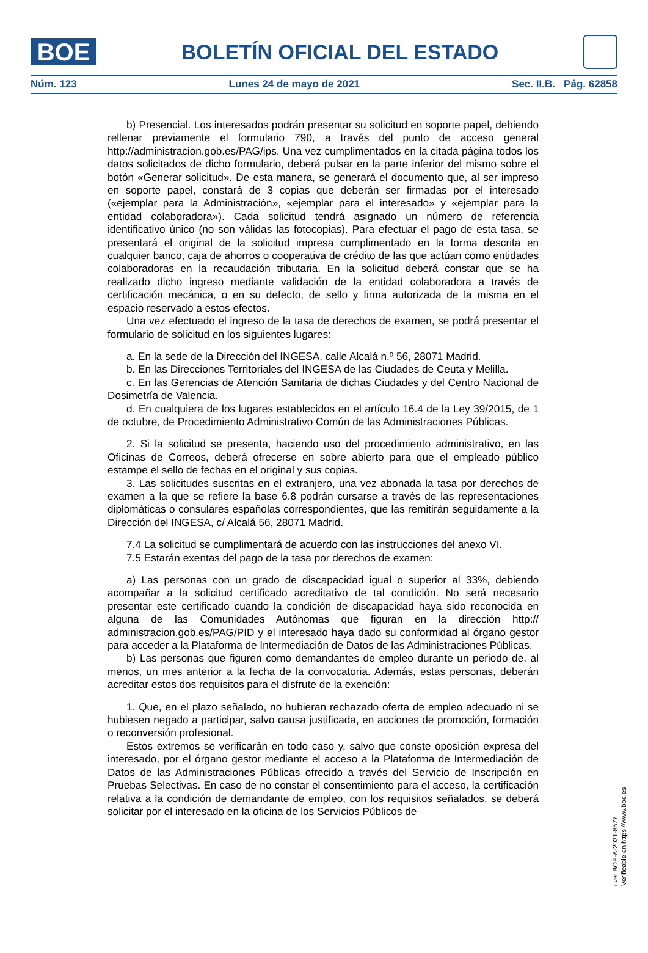BOE
BOLETÍN OFICIAL DEL ESTADO
Núm. 123 Lunes 24 de mayo de 2021 Sec. II.B. Pág. 62858
b) Presencial. Los interesados podrán presentar su solicitud en soporte papel, debiendo rellenar previamente el formulario 790, a través del punto de acceso general http://administracion.gob.es/PAG/ips. Una vez cumplimentados en la citada página todos los datos solicitados de dicho formulario, deberá pulsar en la parte inferior del mismo sobre el botón «Generar solicitud». De esta manera, se generará el documento que, al ser impreso en soporte papel, constará de 3 copias que deberán ser firmadas por el interesado («ejemplar para la Administración», «ejemplar para el interesado» y «ejemplar para la entidad colaboradora»). Cada solicitud tendrá asignado un número de referencia identificativo único (no son válidas las fotocopias). Para efectuar el pago de esta tasa, se presentará el original de la solicitud impresa cumplimentado en la forma descrita en cualquier banco, caja de ahorros o cooperativa de crédito de las que actúan como entidades colaboradoras en la recaudación tributaria. En la solicitud deberá constar que se ha realizado dicho ingreso mediante validación de la entidad colaboradora a través de certificación mecánica, o en su defecto, de sello y firma autorizada de la misma en el espacio reservado a estos efectos.
Una vez efectuado el ingreso de la tasa de derechos de examen, se podrá presentar el formulario de solicitud en los siguientes lugares:
a. En la sede de la Dirección del INGESA, calle Alcalá n.º 56, 28071 Madrid.
b. En las Direcciones Territoriales del INGESA de las Ciudades de Ceuta y Melilla.
c. En las Gerencias de Atención Sanitaria de dichas Ciudades y del Centro Nacional de Dosimetría de Valencia.
d. En cualquiera de los lugares establecidos en el artículo 16.4 de la Ley 39/2015, de 1 de octubre, de Procedimiento Administrativo Común de las Administraciones Públicas.
2. Si la solicitud se presenta, haciendo uso del procedimiento administrativo, en las Oficinas de Correos, deberá ofrecerse en sobre abierto para que el empleado público estampe el sello de fechas en el original y sus copias.
3. Las solicitudes suscritas en el extranjero, una vez abonada la tasa por derechos de examen a la que se refiere la base 6.8 podrán cursarse a través de las representaciones diplomáticas o consulares españolas correspondientes, que las remitirán seguidamente a la Dirección del INGESA, c/ Alcalá 56, 28071 Madrid.
7.4 La solicitud se cumplimentará de acuerdo con las instrucciones del anexo VI.
7.5 Estarán exentas del pago de la tasa por derechos de examen:
a) Las personas con un grado de discapacidad igual o superior al 33%, debiendo acompañar a la solicitud certificado acreditativo de tal condición. No será necesario presentar este certificado cuando la condición de discapacidad haya sido reconocida en alguna de las Comunidades Autónomas que figuran en la dirección http:// administracion.gob.es/PAG/PID y el interesado haya dado su conformidad al órgano gestor para acceder a la Plataforma de Intermediación de Datos de las Administraciones Públicas.
b) Las personas que figuren como demandantes de empleo durante un periodo de, al menos, un mes anterior a la fecha de la convocatoria. Además, estas personas, deberán acreditar estos dos requisitos para el disfrute de la exención:
1. Que, en el plazo señalado, no hubieran rechazado oferta de empleo adecuado ni se hubiesen negado a participar, salvo causa justificada, en acciones de promoción, formación o reconversión profesional.
Estos extremos se verificarán en todo caso y, salvo que conste oposición expresa del interesado, por el órgano gestor mediante el acceso a la Plataforma de Intermediación de Datos de las Administraciones Públicas ofrecido a través del Servicio de Inscripción en Pruebas Selectivas. En caso de no constar el consentimiento para el acceso, la certificación relativa a la condición de demandante de empleo, con los requisitos señalados, se deberá solicitar por el interesado en la oficina de los Servicios Públicos de
cve: BOE-A-2021-8577
Verificable en https://www.boe.es